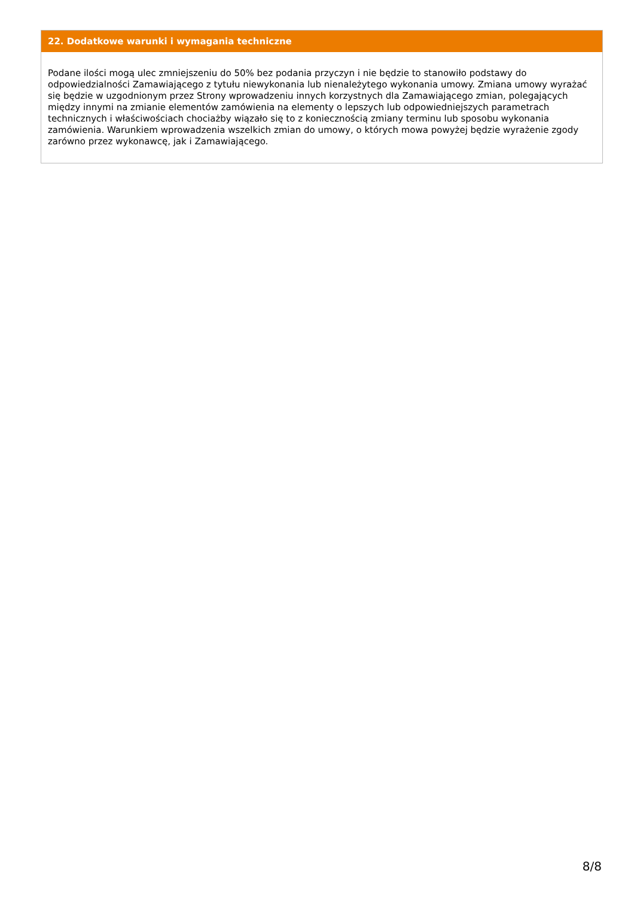22. Dodatkowe warunki i wymagania techniczne
Podane ilości mogą ulec zmniejszeniu do 50% bez podania przyczyn i nie będzie to stanowiło podstawy do odpowiedzialności Zamawiającego z tytułu niewykonania lub nienależytego wykonania umowy. Zmiana umowy wyrażać się będzie w uzgodnionym przez Strony wprowadzeniu innych korzystnych dla Zamawiającego zmian, polegających między innymi na zmianie elementów zamówienia na elementy o lepszych lub odpowiedniejszych parametrach technicznych i właściwościach chociażby wiązało się to z koniecznością zmiany terminu lub sposobu wykonania zamówienia. Warunkiem wprowadzenia wszelkich zmian do umowy, o których mowa powyżej będzie wyrażenie zgody zarówno przez wykonawcę, jak i Zamawiającego.
8/8